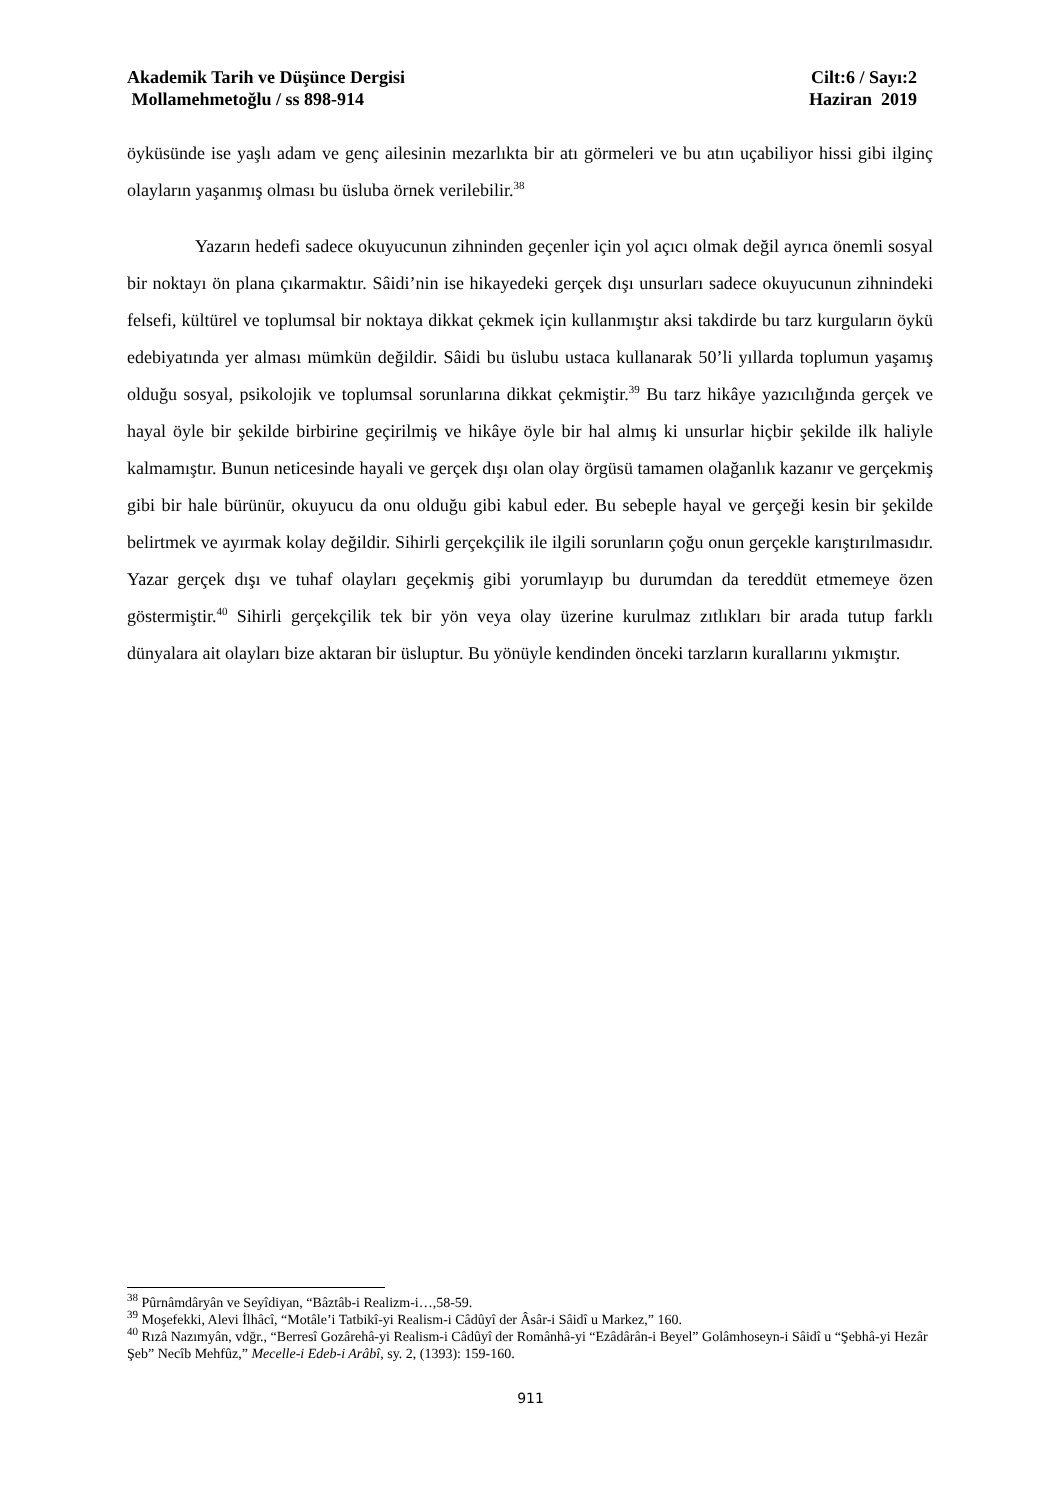Akademik Tarih ve Düşünce Dergisi Cilt:6 / Sayı:2
Mollamehmetoğlu / ss 898-914 Haziran 2019
öyküsünde ise yaşlı adam ve genç ailesinin mezarlıkta bir atı görmeleri ve bu atın uçabiliyor hissi gibi ilginç olayların yaşanmış olması bu üsluba örnek verilebilir.<sup>38</sup>
Yazarın hedefi sadece okuyucunun zihninden geçenler için yol açıcı olmak değil ayrıca önemli sosyal bir noktayı ön plana çıkarmaktır. Sâidi’nin ise hikayedeki gerçek dışı unsurları sadece okuyucunun zihnindeki felsefi, kültürel ve toplumsal bir noktaya dikkat çekmek için kullanmıştır aksi takdirde bu tarz kurguların öykü edebiyatında yer alması mümkün değildir. Sâidi bu üslubu ustaca kullanarak 50’li yıllarda toplumun yaşamış olduğu sosyal, psikolojik ve toplumsal sorunlarına dikkat çekmiştir.<sup>39</sup> Bu tarz hikâye yazıcılığında gerçek ve hayal öyle bir şekilde birbirine geçirilmiş ve hikâye öyle bir hal almış ki unsurlar hiçbir şekilde ilk haliyle kalmamıştır. Bunun neticesinde hayali ve gerçek dışı olan olay örgüsü tamamen olağanlık kazanır ve gerçekmiş gibi bir hale bürünür, okuyucu da onu olduğu gibi kabul eder. Bu sebeple hayal ve gerçeği kesin bir şekilde belirtmek ve ayırmak kolay değildir. Sihirli gerçekçilik ile ilgili sorunların çoğu onun gerçekle karıştırılmasıdır. Yazar gerçek dışı ve tuhaf olayları geçekmiş gibi yorumlayıp bu durumdan da tereddüt etmemeye özen göstermiştir.<sup>40</sup> Sihirli gerçekçilik tek bir yön veya olay üzerine kurulmaz zıtlıkları bir arada tutup farklı dünyalara ait olayları bize aktaran bir üsluptur. Bu yönüyle kendinden önceki tarzların kurallarını yıkmıştır.
<sup>38</sup> Pûrnâmdâryân ve Seyîdiyan, “Bâztâb-i Realizm-i…,58-59.
<sup>39</sup> Moşefekki, Alevi İlhâcî, “Motâle’i Tatbikî-yi Realism-i Câdûyî der Âsâr-i Sâidî u Markez,” 160.
<sup>40</sup> Rızâ Nazımyân, vdğr., “Berresî Gozârehâ-yi Realism-i Câdûyî der Românhâ-yi “Ezâdârân-i Beyel” Golâmhoseyn-i Sâidî u “Şebhâ-yi Hezâr Şeb” Necîb Mehfûz,” Mecelle-i Edeb-i Arâbî, sy. 2, (1393): 159-160.
911